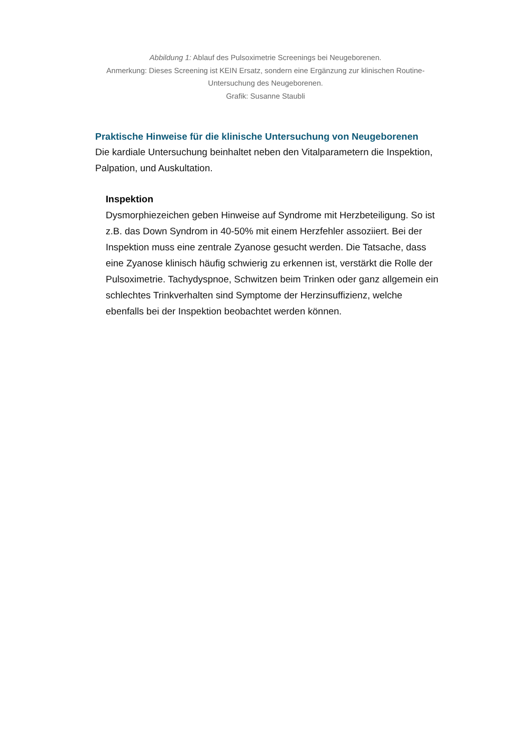Abbildung 1: Ablauf des Pulsoximetrie Screenings bei Neugeborenen.
Anmerkung: Dieses Screening ist KEIN Ersatz, sondern eine Ergänzung zur klinischen Routine-Untersuchung des Neugeborenen.
Grafik: Susanne Staubli
Praktische Hinweise für die klinische Untersuchung von Neugeborenen
Die kardiale Untersuchung beinhaltet neben den Vitalparametern die Inspektion, Palpation, und Auskultation.
Inspektion
Dysmorphiezeichen geben Hinweise auf Syndrome mit Herzbeteiligung. So ist z.B. das Down Syndrom in 40-50% mit einem Herzfehler assoziiert. Bei der Inspektion muss eine zentrale Zyanose gesucht werden. Die Tatsache, dass eine Zyanose klinisch häufig schwierig zu erkennen ist, verstärkt die Rolle der Pulsoximetrie. Tachydyspnoe, Schwitzen beim Trinken oder ganz allgemein ein schlechtes Trinkverhalten sind Symptome der Herzinsuffizienz, welche ebenfalls bei der Inspektion beobachtet werden können.